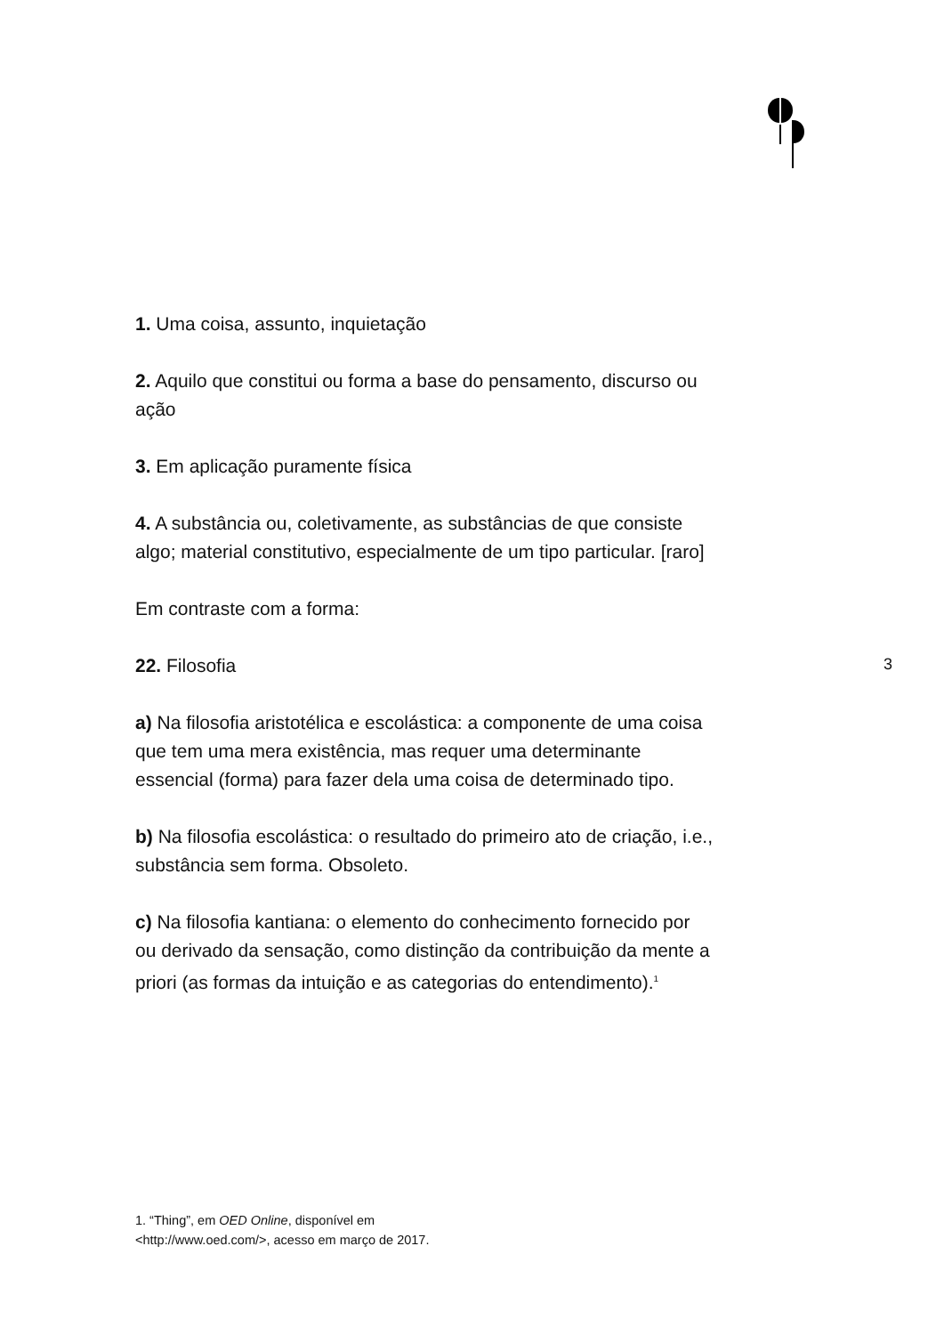1. Uma coisa, assunto, inquietação
2. Aquilo que constitui ou forma a base do pensamento, discurso ou ação
3. Em aplicação puramente física
4. A substância ou, coletivamente, as substâncias de que consiste algo; material constitutivo, especialmente de um tipo particular. [raro]
Em contraste com a forma:
22. Filosofia
a) Na filosofia aristotélica e escolástica: a componente de uma coisa que tem uma mera existência, mas requer uma determinante essencial (forma) para fazer dela uma coisa de determinado tipo.
b) Na filosofia escolástica: o resultado do primeiro ato de criação, i.e., substância sem forma. Obsoleto.
c) Na filosofia kantiana: o elemento do conhecimento fornecido por ou derivado da sensação, como distinção da contribuição da mente a priori (as formas da intuição e as categorias do entendimento).<sup>1</sup>
3
1. “Thing”, em OED Online, disponível em <http://www.oed.com/>, acesso em março de 2017.